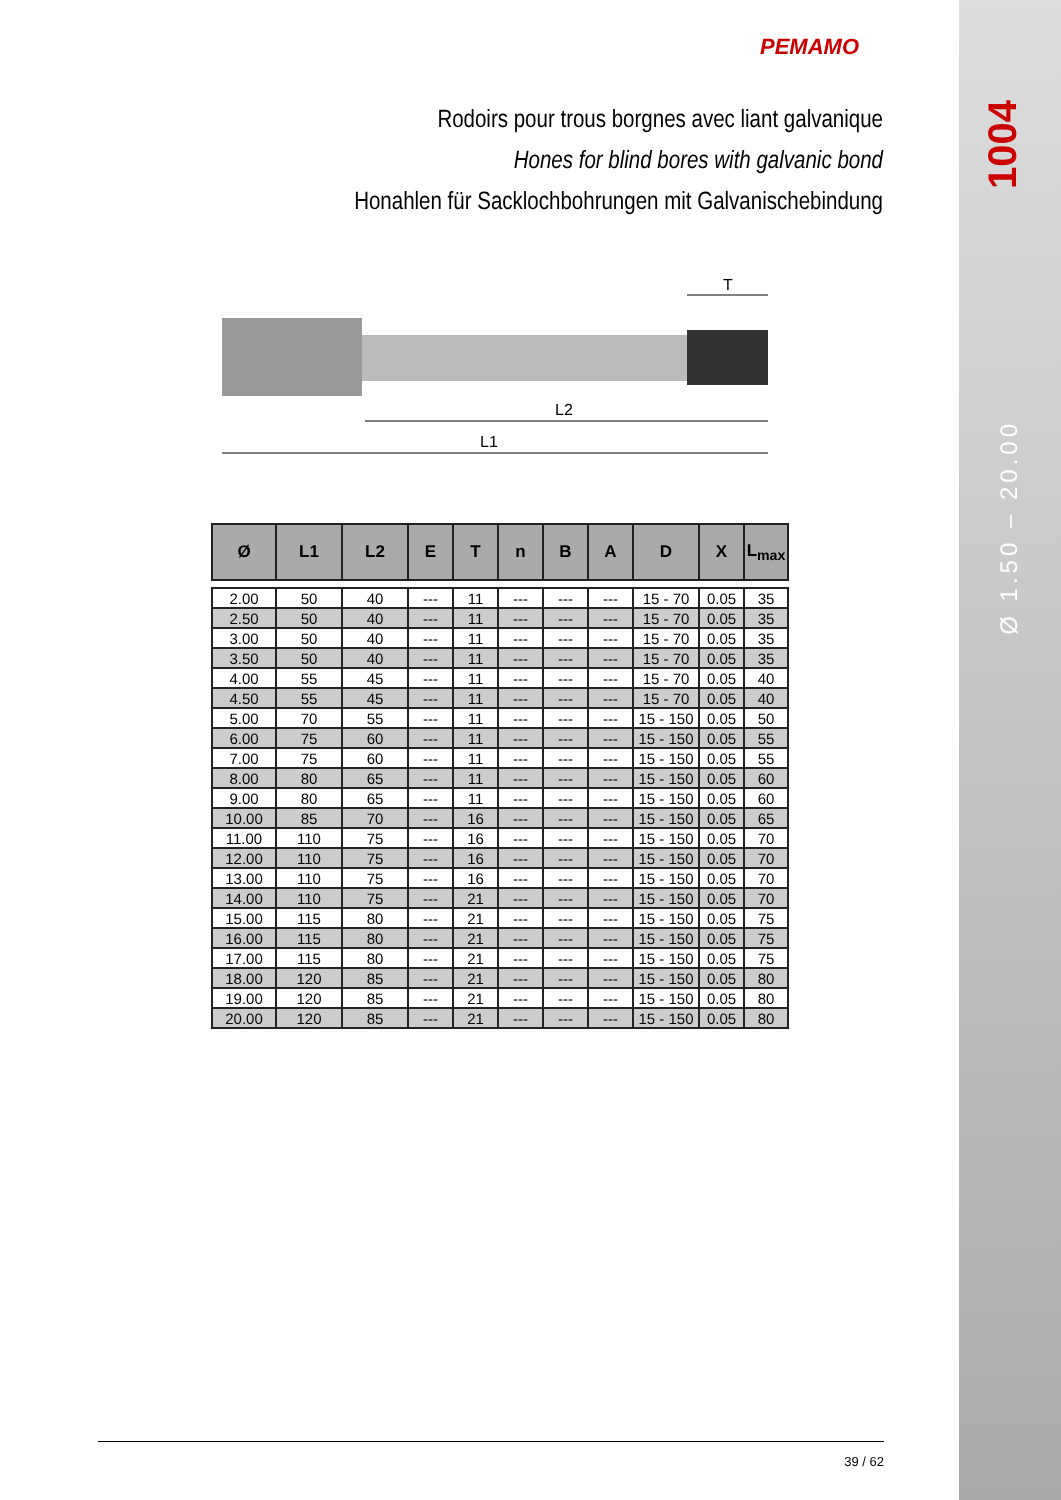PEMAMO
Rodoirs pour trous borgnes avec liant galvanique
Hones for blind bores with galvanic bond
Honahlen für Sacklochbohrungen mit Galvanischebindung
1004
Ø 1.50 – 20.00
T
L2
L1
| Ø | L1 | L2 | E | T | n | B | A | D | X | L<sub>max</sub> |
| --- | --- | --- | --- | --- | --- | --- | --- | --- | --- | --- |
| 2.00 | 50 | 40 | --- | 11 | --- | --- | --- | 15 - 70 | 0.05 | 35 |
| 2.50 | 50 | 40 | --- | 11 | --- | --- | --- | 15 - 70 | 0.05 | 35 |
| 3.00 | 50 | 40 | --- | 11 | --- | --- | --- | 15 - 70 | 0.05 | 35 |
| 3.50 | 50 | 40 | --- | 11 | --- | --- | --- | 15 - 70 | 0.05 | 35 |
| 4.00 | 55 | 45 | --- | 11 | --- | --- | --- | 15 - 70 | 0.05 | 40 |
| 4.50 | 55 | 45 | --- | 11 | --- | --- | --- | 15 - 70 | 0.05 | 40 |
| 5.00 | 70 | 55 | --- | 11 | --- | --- | --- | 15 - 150 | 0.05 | 50 |
| 6.00 | 75 | 60 | --- | 11 | --- | --- | --- | 15 - 150 | 0.05 | 55 |
| 7.00 | 75 | 60 | --- | 11 | --- | --- | --- | 15 - 150 | 0.05 | 55 |
| 8.00 | 80 | 65 | --- | 11 | --- | --- | --- | 15 - 150 | 0.05 | 60 |
| 9.00 | 80 | 65 | --- | 11 | --- | --- | --- | 15 - 150 | 0.05 | 60 |
| 10.00 | 85 | 70 | --- | 16 | --- | --- | --- | 15 - 150 | 0.05 | 65 |
| 11.00 | 110 | 75 | --- | 16 | --- | --- | --- | 15 - 150 | 0.05 | 70 |
| 12.00 | 110 | 75 | --- | 16 | --- | --- | --- | 15 - 150 | 0.05 | 70 |
| 13.00 | 110 | 75 | --- | 16 | --- | --- | --- | 15 - 150 | 0.05 | 70 |
| 14.00 | 110 | 75 | --- | 21 | --- | --- | --- | 15 - 150 | 0.05 | 70 |
| 15.00 | 115 | 80 | --- | 21 | --- | --- | --- | 15 - 150 | 0.05 | 75 |
| 16.00 | 115 | 80 | --- | 21 | --- | --- | --- | 15 - 150 | 0.05 | 75 |
| 17.00 | 115 | 80 | --- | 21 | --- | --- | --- | 15 - 150 | 0.05 | 75 |
| 18.00 | 120 | 85 | --- | 21 | --- | --- | --- | 15 - 150 | 0.05 | 80 |
| 19.00 | 120 | 85 | --- | 21 | --- | --- | --- | 15 - 150 | 0.05 | 80 |
| 20.00 | 120 | 85 | --- | 21 | --- | --- | --- | 15 - 150 | 0.05 | 80 |
39 / 62